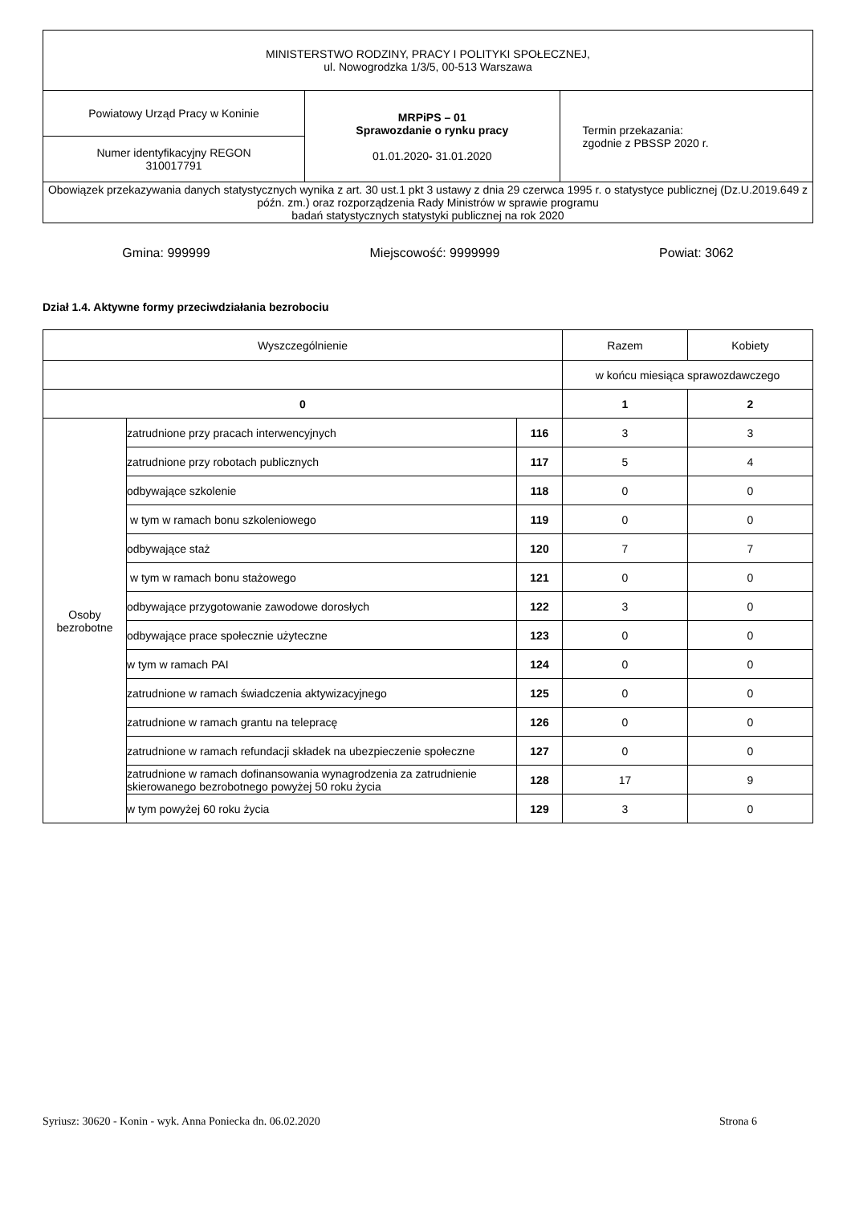| MINISTERSTWO RODZINY, PRACY I POLITYKI SPOŁECZNEJ, ul. Nowogrodzka 1/3/5, 00-513 Warszawa | | |
| Powiatowy Urząd Pracy w Koninie | MRPiPS – 01 Sprawozdanie o rynku pracy 01.01.2020 - 31.01.2020 | Termin przekazania: zgodnie z PBSSP 2020 r. |
| Numer identyfikacyjny REGON 310017791 | | |
| Obowiązek przekazywania danych statystycznych wynika z art. 30 ust.1 pkt 3 ustawy z dnia 29 czerwca 1995 r. o statystyce publicznej (Dz.U.2019.649 z późn. zm.) oraz rozporządzenia Rady Ministrów w sprawie programu badań statystycznych statystyki publicznej na rok 2020 | | |
Gmina: 999999 Miejscowość: 9999999 Powiat: 3062
Dział 1.4. Aktywne formy przeciwdziałania bezrobociu
| Wyszczególnienie | | | Razem | Kobiety |
| --- | --- | --- | --- | --- |
| | | | w końcu miesiąca sprawozdawczego | |
| 0 | | | 1 | 2 |
| Osoby bezrobotne | zatrudnione przy pracach interwencyjnych | 116 | 3 | 3 |
| | zatrudnione przy robotach publicznych | 117 | 5 | 4 |
| | odbywające szkolenie | 118 | 0 | 0 |
| | w tym w ramach bonu szkoleniowego | 119 | 0 | 0 |
| | odbywające staż | 120 | 7 | 7 |
| | w tym w ramach bonu stażowego | 121 | 0 | 0 |
| | odbywające przygotowanie zawodowe dorosłych | 122 | 3 | 0 |
| | odbywające prace społecznie użyteczne | 123 | 0 | 0 |
| | w tym w ramach PAI | 124 | 0 | 0 |
| | zatrudnione w ramach świadczenia aktywizacyjnego | 125 | 0 | 0 |
| | zatrudnione w ramach grantu na telepracę | 126 | 0 | 0 |
| | zatrudnione w ramach refundacji składek na ubezpieczenie społeczne | 127 | 0 | 0 |
| | zatrudnione w ramach dofinansowania wynagrodzenia za zatrudnienie skierowanego bezrobotnego powyżej 50 roku życia | 128 | 17 | 9 |
| | w tym powyżej 60 roku życia | 129 | 3 | 0 |
Syriusz: 30620 - Konin - wyk. Anna Poniecka dn. 06.02.2020 Strona 6